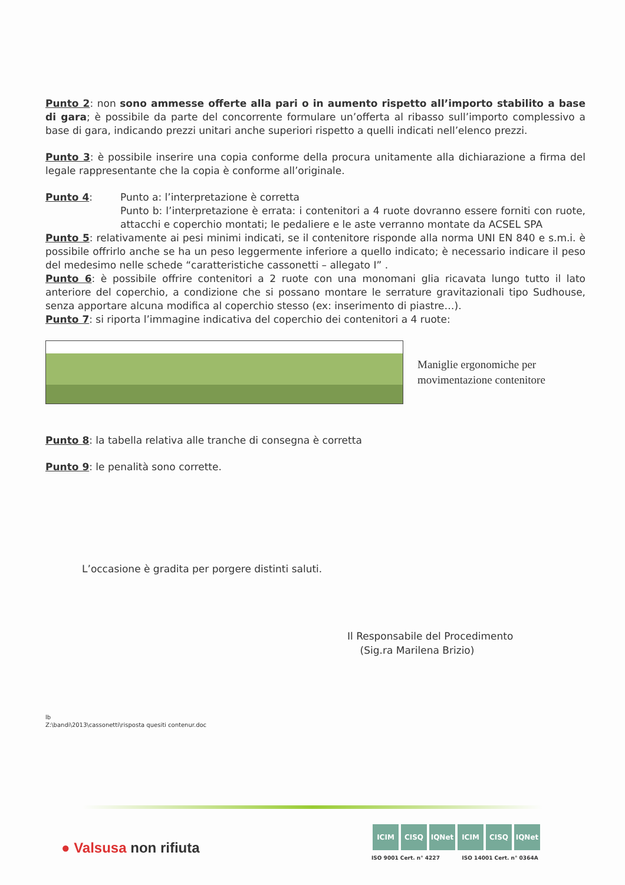Punto 2: non sono ammesse offerte alla pari o in aumento rispetto all’importo stabilito a base di gara; è possibile da parte del concorrente formulare un’offerta al ribasso sull’importo complessivo a base di gara, indicando prezzi unitari anche superiori rispetto a quelli indicati nell’elenco prezzi.
Punto 3: è possibile inserire una copia conforme della procura unitamente alla dichiarazione a firma del legale rappresentante che la copia è conforme all’originale.
Punto 4: Punto a: l’interpretazione è corretta
Punto b: l’interpretazione è errata: i contenitori a 4 ruote dovranno essere forniti con ruote, attacchi e coperchio montati; le pedaliere e le aste verranno montate da ACSEL SPA
Punto 5: relativamente ai pesi minimi indicati, se il contenitore risponde alla norma UNI EN 840 e s.m.i. è possibile offrirlo anche se ha un peso leggermente inferiore a quello indicato; è necessario indicare il peso del medesimo nelle schede “caratteristiche cassonetti – allegato I” .
Punto 6: è possibile offrire contenitori a 2 ruote con una monomani glia ricavata lungo tutto il lato anteriore del coperchio, a condizione che si possano montare le serrature gravitazionali tipo Sudhouse, senza apportare alcuna modifica al coperchio stesso (ex: inserimento di piastre…).
Punto 7: si riporta l’immagine indicativa del coperchio dei contenitori a 4 ruote:
Maniglie ergonomiche per
movimentazione contenitore
Punto 8: la tabella relativa alle tranche di consegna è corretta
Punto 9: le penalità sono corrette.
L’occasione è gradita per porgere distinti saluti.
Il Responsabile del Procedimento
(Sig.ra Marilena Brizio)
lb
Z:\bandi\2013\cassonetti\risposta quesiti contenur.doc
● Valsusa non rifiuta
ICIM CISQ IQNet ICIM CISQ IQNet
ISO 9001 Cert. n° 4227 ISO 14001 Cert. n° 0364A